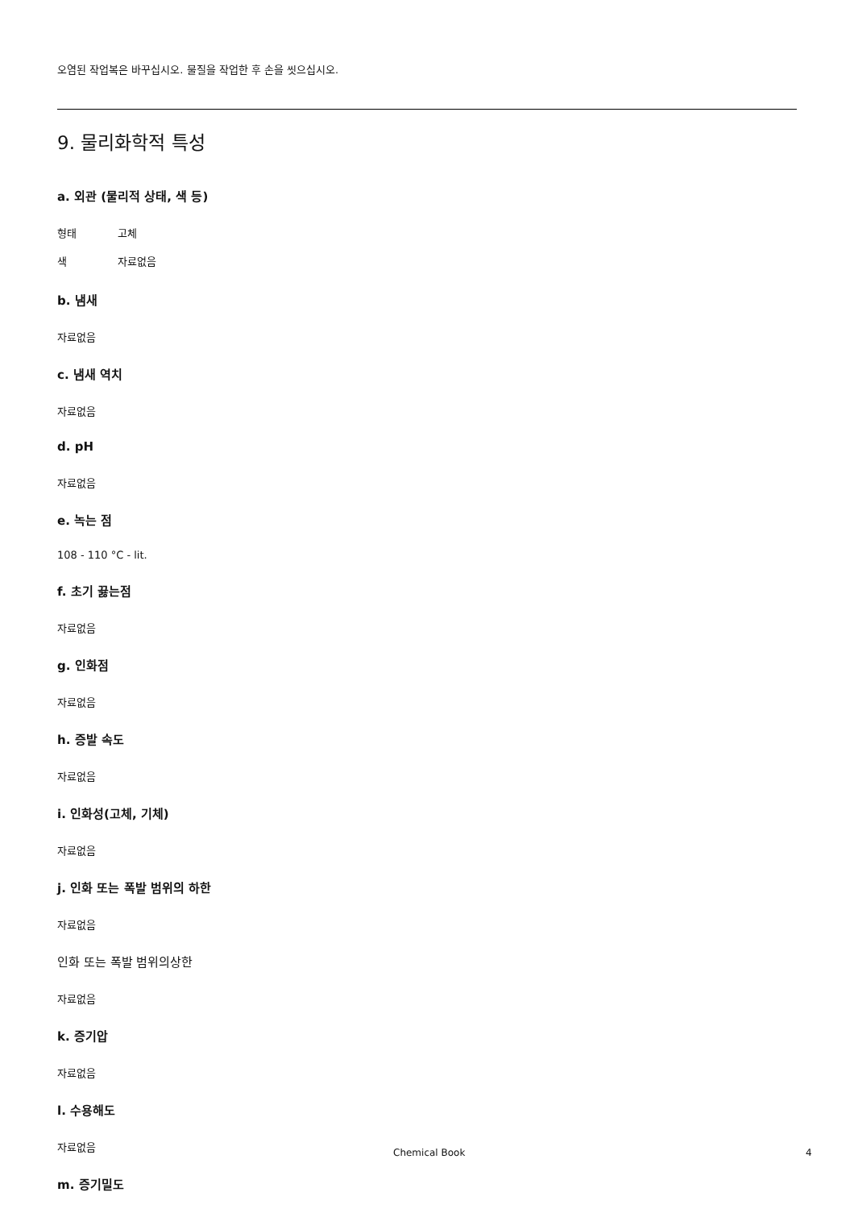오염된 작업복은 바꾸십시오. 물질을 작업한 후 손을 씻으십시오.
9. 물리화학적 특성
a. 외관 (물리적 상태, 색 등)
형태 고체
색 자료없음
b. 냄새
자료없음
c. 냄새 역치
자료없음
d. pH
자료없음
e. 녹는 점
108 - 110 °C - lit.
f. 초기 끓는점
자료없음
g. 인화점
자료없음
h. 증발 속도
자료없음
i. 인화성(고체, 기체)
자료없음
j. 인화 또는 폭발 범위의 하한
자료없음
인화 또는 폭발 범위의상한
자료없음
k. 증기압
자료없음
l. 수용해도
자료없음
m. 증기밀도
Chemical Book 4